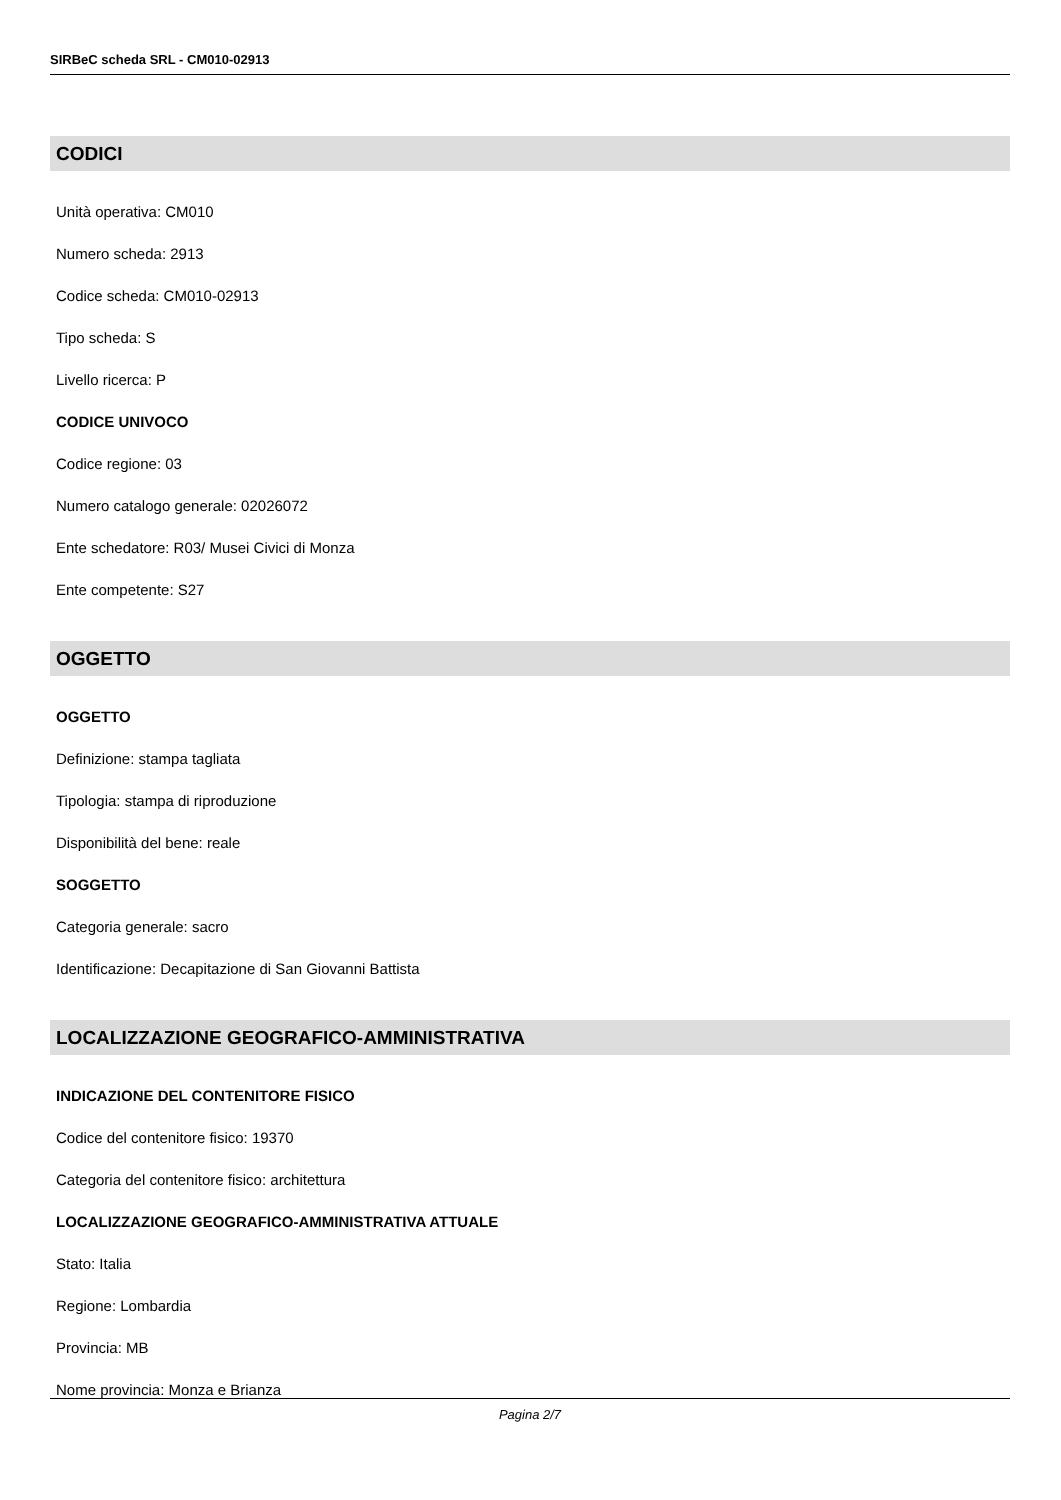SIRBeC scheda SRL - CM010-02913
CODICI
Unità operativa: CM010
Numero scheda: 2913
Codice scheda: CM010-02913
Tipo scheda: S
Livello ricerca: P
CODICE UNIVOCO
Codice regione: 03
Numero catalogo generale: 02026072
Ente schedatore: R03/ Musei Civici di Monza
Ente competente: S27
OGGETTO
OGGETTO
Definizione: stampa tagliata
Tipologia: stampa di riproduzione
Disponibilità del bene: reale
SOGGETTO
Categoria generale: sacro
Identificazione: Decapitazione di San Giovanni Battista
LOCALIZZAZIONE GEOGRAFICO-AMMINISTRATIVA
INDICAZIONE DEL CONTENITORE FISICO
Codice del contenitore fisico: 19370
Categoria del contenitore fisico: architettura
LOCALIZZAZIONE GEOGRAFICO-AMMINISTRATIVA ATTUALE
Stato: Italia
Regione: Lombardia
Provincia: MB
Nome provincia: Monza e Brianza
Pagina 2/7